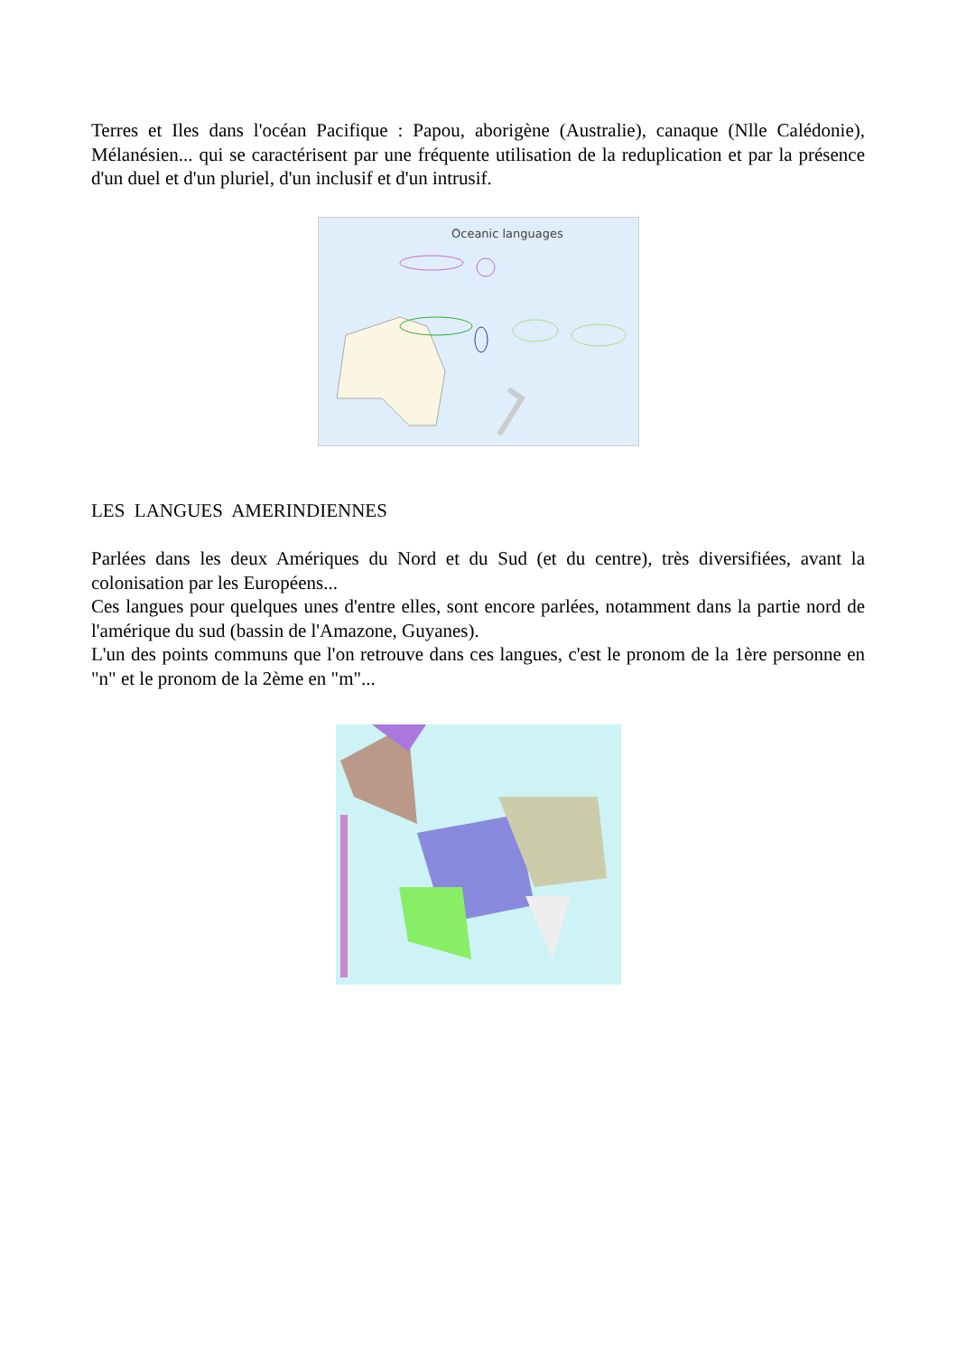Terres et Iles dans l'océan Pacifique : Papou, aborigène (Australie), canaque (Nlle Calédonie), Mélanésien... qui se caractérisent par une fréquente utilisation de la reduplication et par la présence d'un duel et d'un pluriel, d'un inclusif et d'un intrusif.
Oceanic languages
LES LANGUES AMERINDIENNES
Parlées dans les deux Amériques du Nord et du Sud (et du centre), très diversifiées, avant la colonisation par les Européens...
Ces langues pour quelques unes d'entre elles, sont encore parlées, notamment dans la partie nord de l'amérique du sud (bassin de l'Amazone, Guyanes).
L'un des points communs que l'on retrouve dans ces langues, c'est le pronom de la 1ère personne en "n" et le pronom de la 2ème en "m"...